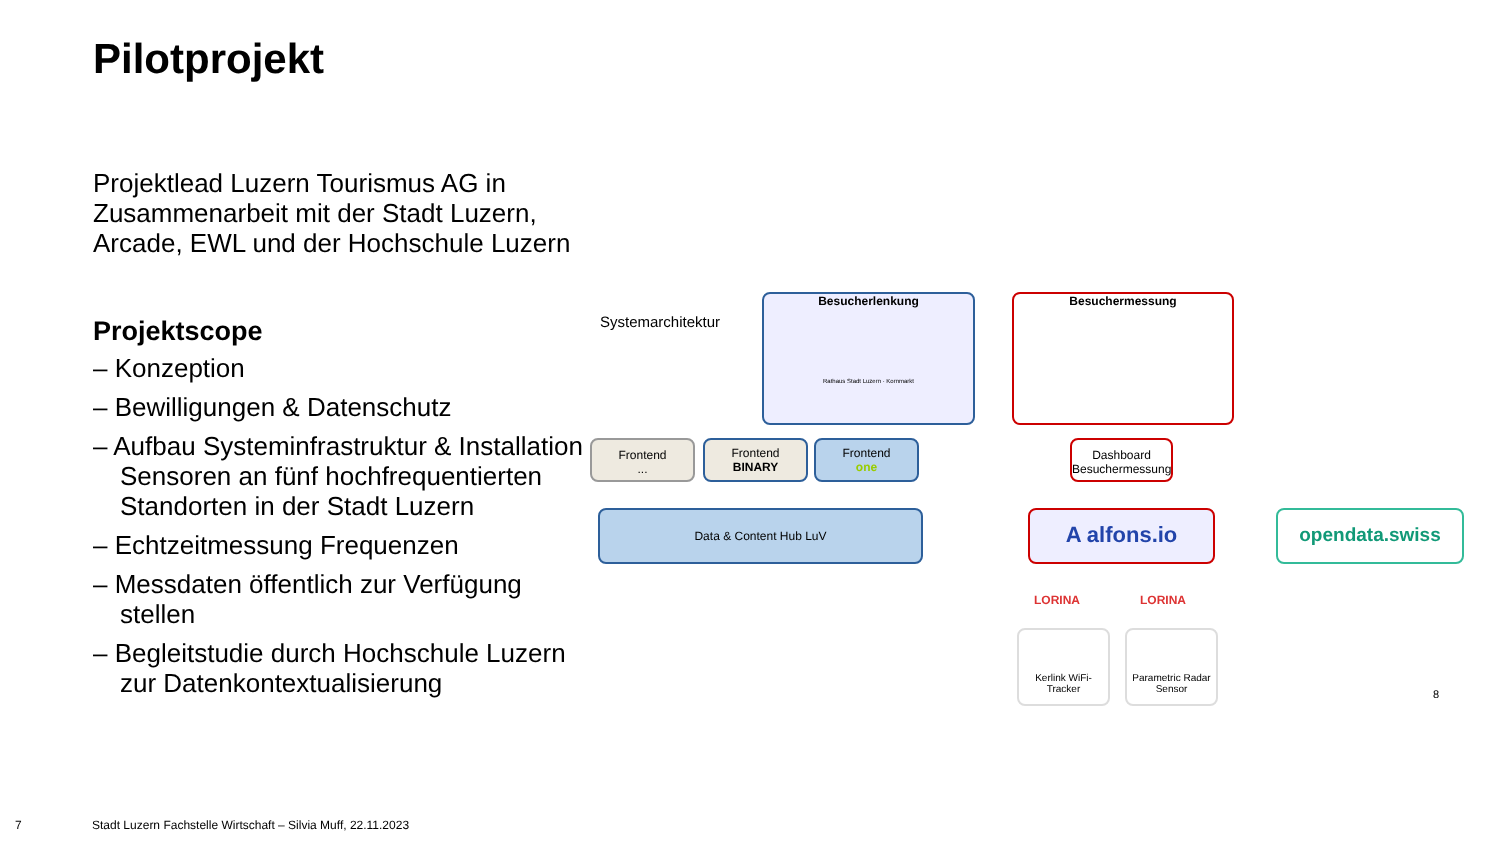Pilotprojekt
Projektlead Luzern Tourismus AG in Zusammenarbeit mit der Stadt Luzern, Arcade, EWL und der Hochschule Luzern
Projektscope
– Konzeption
– Bewilligungen & Datenschutz
– Aufbau Systeminfrastruktur & Installation Sensoren an fünf hochfrequentierten Standorten in der Stadt Luzern
– Echtzeitmessung Frequenzen
– Messdaten öffentlich zur Verfügung stellen
– Begleitstudie durch Hochschule Luzern zur Datenkontextualisierung
Systemarchitektur
Besucherlenkung
Rathaus Stadt Luzern · Kornmarkt
Besuchermessung
Frontend
...
Frontend
BINARY
Frontend
one
Dashboard Besuchermessung
Data & Content Hub LuV A alfons.io opendata.swiss
LORINA LORINA
Kerlink WiFi-Tracker
Parametric Radar Sensor
8
7
Stadt Luzern Fachstelle Wirtschaft – Silvia Muff, 22.11.2023